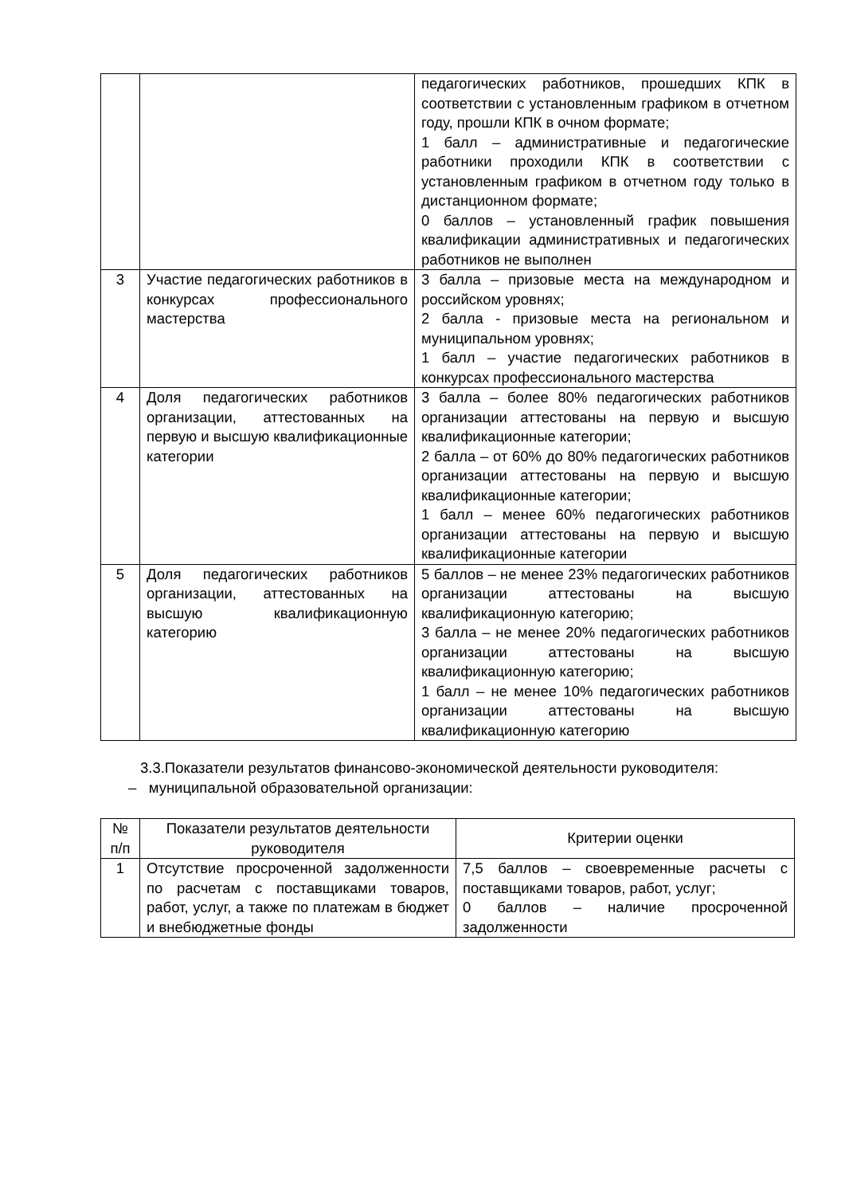| | | педагогических работников, прошедших КПК в соответствии с установленным графиком в отчетном году, прошли КПК в очном формате; 1 балл – административные и педагогические работники проходили КПК в соответствии с установленным графиком в отчетном году только в дистанционном формате; 0 баллов – установленный график повышения квалификации административных и педагогических работников не выполнен |
| 3 | Участие педагогических работников в конкурсах профессионального мастерства | 3 балла – призовые места на международном и российском уровнях; 2 балла - призовые места на региональном и муниципальном уровнях; 1 балл – участие педагогических работников в конкурсах профессионального мастерства |
| 4 | Доля педагогических работников организации, аттестованных на первую и высшую квалификационные категории | 3 балла – более 80% педагогических работников организации аттестованы на первую и высшую квалификационные категории; 2 балла – от 60% до 80% педагогических работников организации аттестованы на первую и высшую квалификационные категории; 1 балл – менее 60% педагогических работников организации аттестованы на первую и высшую квалификационные категории |
| 5 | Доля педагогических работников организации, аттестованных на высшую квалификационную категорию | 5 баллов – не менее 23% педагогических работников организации аттестованы на высшую квалификационную категорию; 3 балла – не менее 20% педагогических работников организации аттестованы на высшую квалификационную категорию; 1 балл – не менее 10% педагогических работников организации аттестованы на высшую квалификационную категорию |
3.3.Показатели результатов финансово-экономической деятельности руководителя:
– муниципальной образовательной организации:
| № п/п | Показатели результатов деятельности руководителя | Критерии оценки |
| --- | --- | --- |
| 1 | Отсутствие просроченной задолженности по расчетам с поставщиками товаров, работ, услуг, а также по платежам в бюджет и внебюджетные фонды | 7,5 баллов – своевременные расчеты с поставщиками товаров, работ, услуг; 0 баллов – наличие просроченной задолженности |